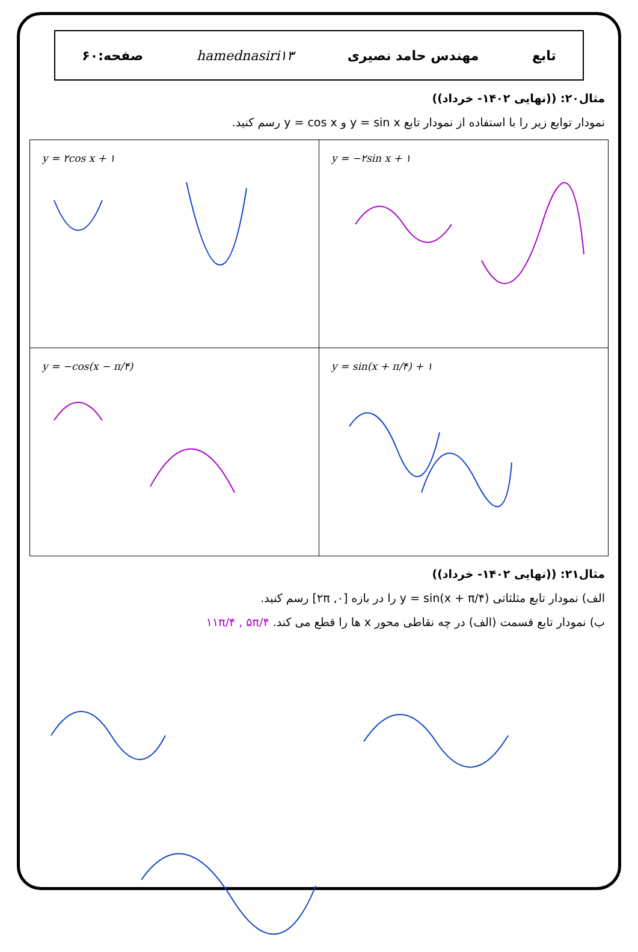تابع مهندس حامد نصیری hamednasiri۱۳ صفحه:۶۰
مثال۲۰: ((نهایی ۱۴۰۲- خرداد))
نمودار توابع زیر را با استفاده از نمودار تابع y = sin x و y = cos x رسم کنید.
| y = −۲sin x + ۱ | y = ۲cos x + ۱ |
| y = sin(x + π/۴) + ۱ | y = −cos(x − π/۴) |
مثال۲۱: ((نهایی ۱۴۰۲- خرداد))
الف) نمودار تابع مثلثاتی y = sin(x + π/۴) را در بازه [۰, ۲π] رسم کنید.
ب) نمودار تابع قسمت (الف) در چه نقاطی محور x ها را قطع می کند. ۱۱π/۴ , ۵π/۴